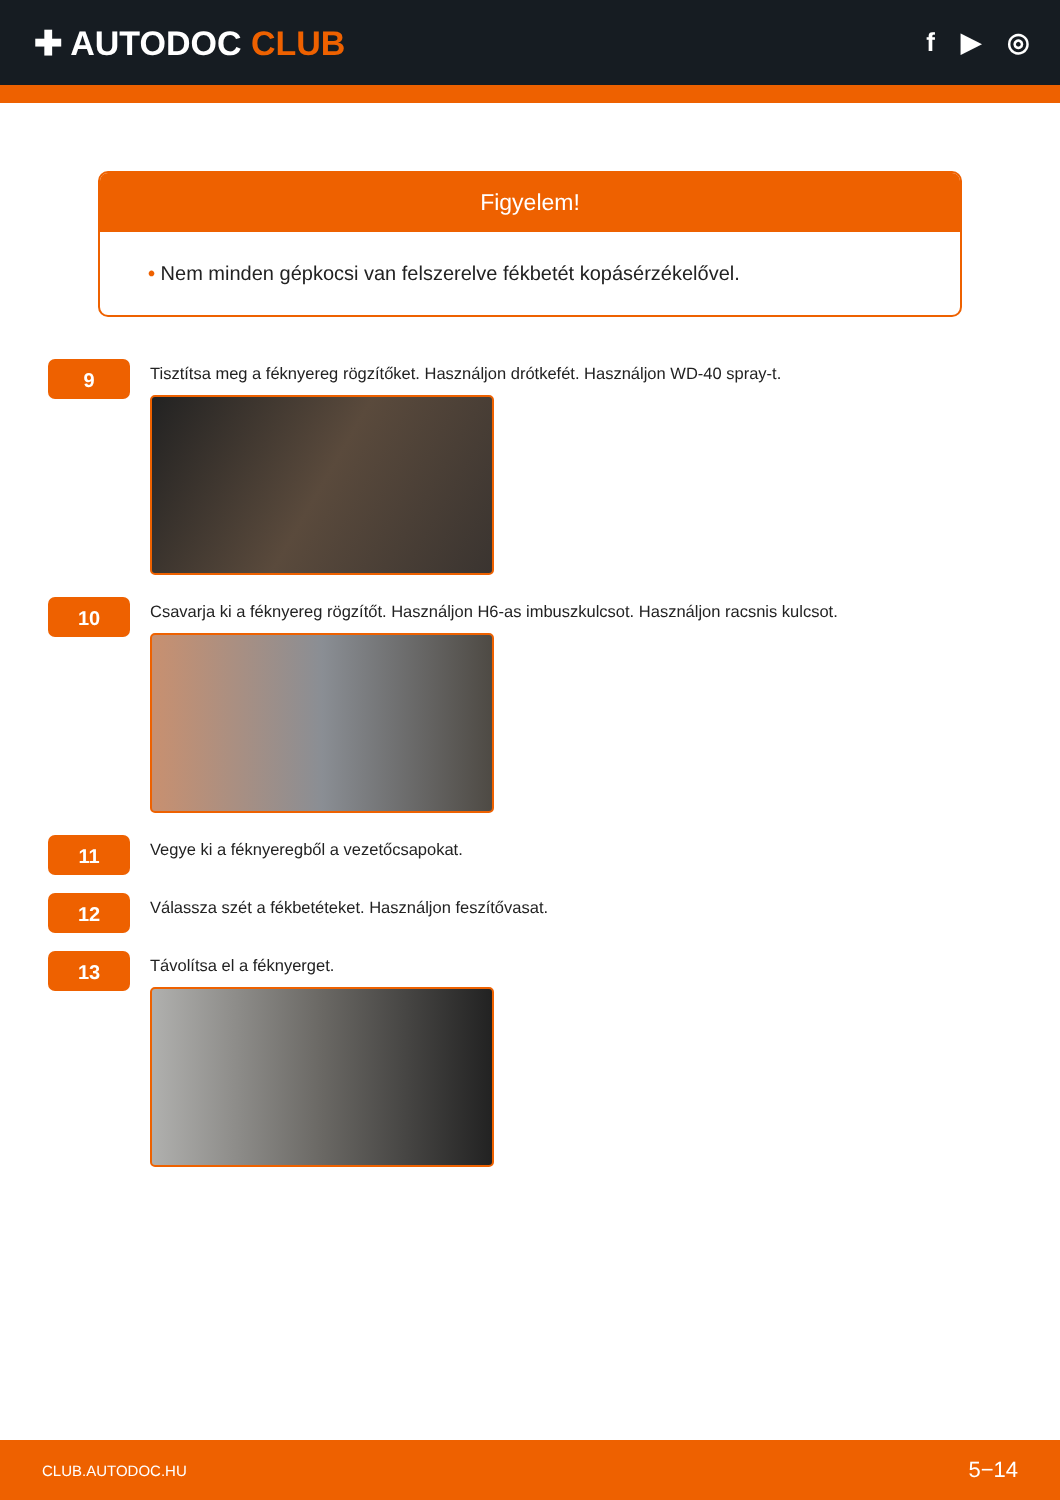✚ AUTODOC CLUB
f ▶ ◎
Figyelem!
• Nem minden gépkocsi van felszerelve fékbetét kopásérzékelővel.
9
Tisztítsa meg a féknyereg rögzítőket. Használjon drótkefét. Használjon WD-40 spray-t.
10
Csavarja ki a féknyereg rögzítőt. Használjon H6-as imbuszkulcsot. Használjon racsnis kulcsot.
11
Vegye ki a féknyeregből a vezetőcsapokat.
12
Válassza szét a fékbetéteket. Használjon feszítővasat.
13
Távolítsa el a féknyerget.
CLUB.AUTODOC.HU 5−14